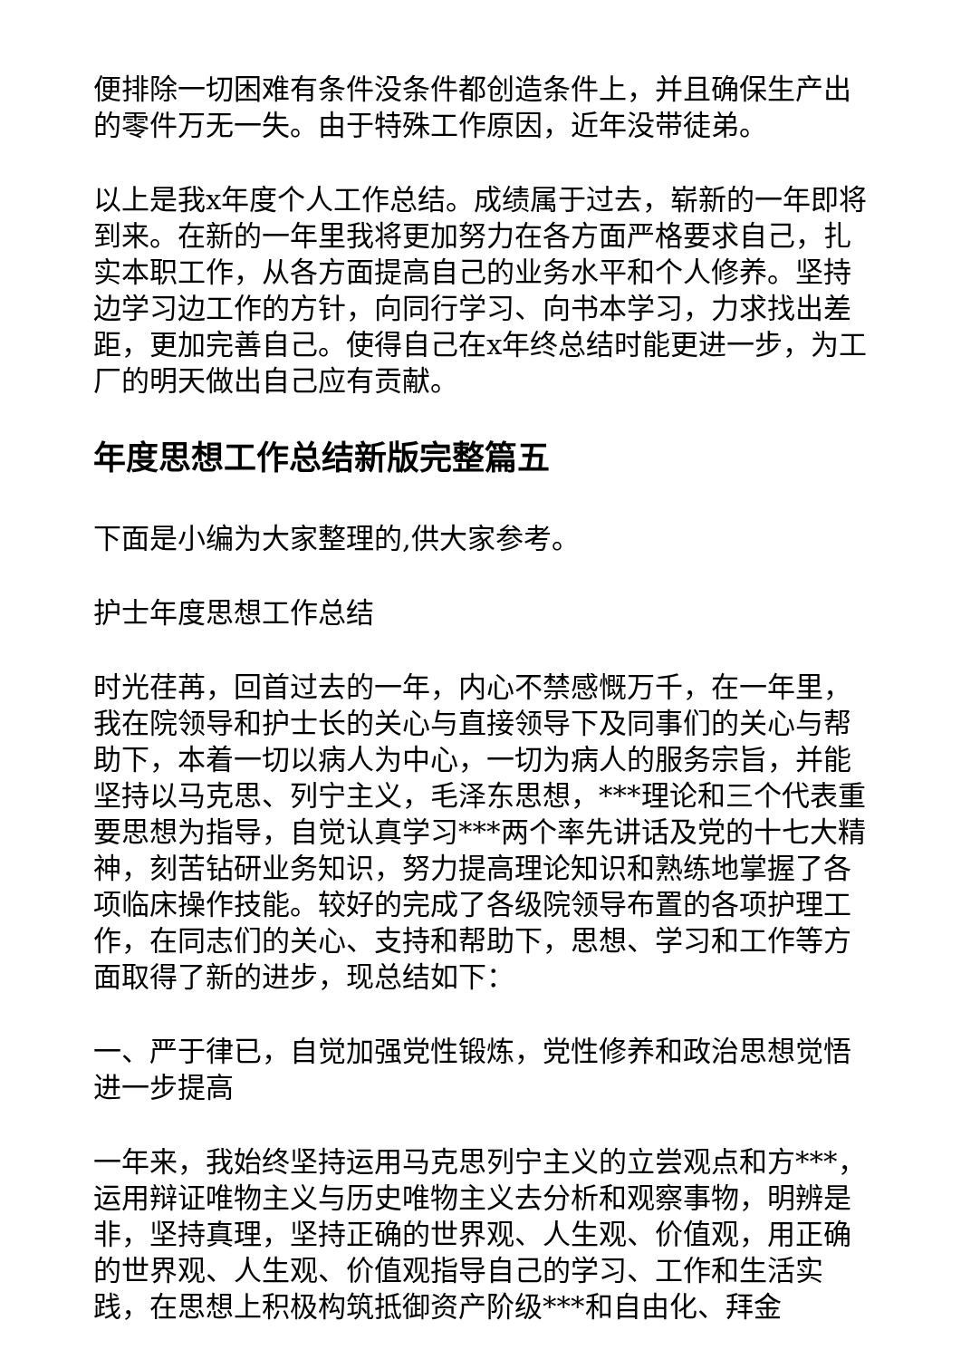便排除一切困难有条件没条件都创造条件上，并且确保生产出的零件万无一失。由于特殊工作原因，近年没带徒弟。
以上是我x年度个人工作总结。成绩属于过去，崭新的一年即将到来。在新的一年里我将更加努力在各方面严格要求自己，扎实本职工作，从各方面提高自己的业务水平和个人修养。坚持边学习边工作的方针，向同行学习、向书本学习，力求找出差距，更加完善自己。使得自己在x年终总结时能更进一步，为工厂的明天做出自己应有贡献。
年度思想工作总结新版完整篇五
下面是小编为大家整理的,供大家参考。
护士年度思想工作总结
时光荏苒，回首过去的一年，内心不禁感慨万千，在一年里，我在院领导和护士长的关心与直接领导下及同事们的关心与帮助下，本着一切以病人为中心，一切为病人的服务宗旨，并能坚持以马克思、列宁主义，毛泽东思想，***理论和三个代表重要思想为指导，自觉认真学习***两个率先讲话及党的十七大精神，刻苦钻研业务知识，努力提高理论知识和熟练地掌握了各项临床操作技能。较好的完成了各级院领导布置的各项护理工作，在同志们的关心、支持和帮助下，思想、学习和工作等方面取得了新的进步，现总结如下：
一、严于律已，自觉加强党性锻炼，党性修养和政治思想觉悟进一步提高
一年来，我始终坚持运用马克思列宁主义的立尝观点和方***，运用辩证唯物主义与历史唯物主义去分析和观察事物，明辨是非，坚持真理，坚持正确的世界观、人生观、价值观，用正确的世界观、人生观、价值观指导自己的学习、工作和生活实践，在思想上积极构筑抵御资产阶级***和自由化、拜金